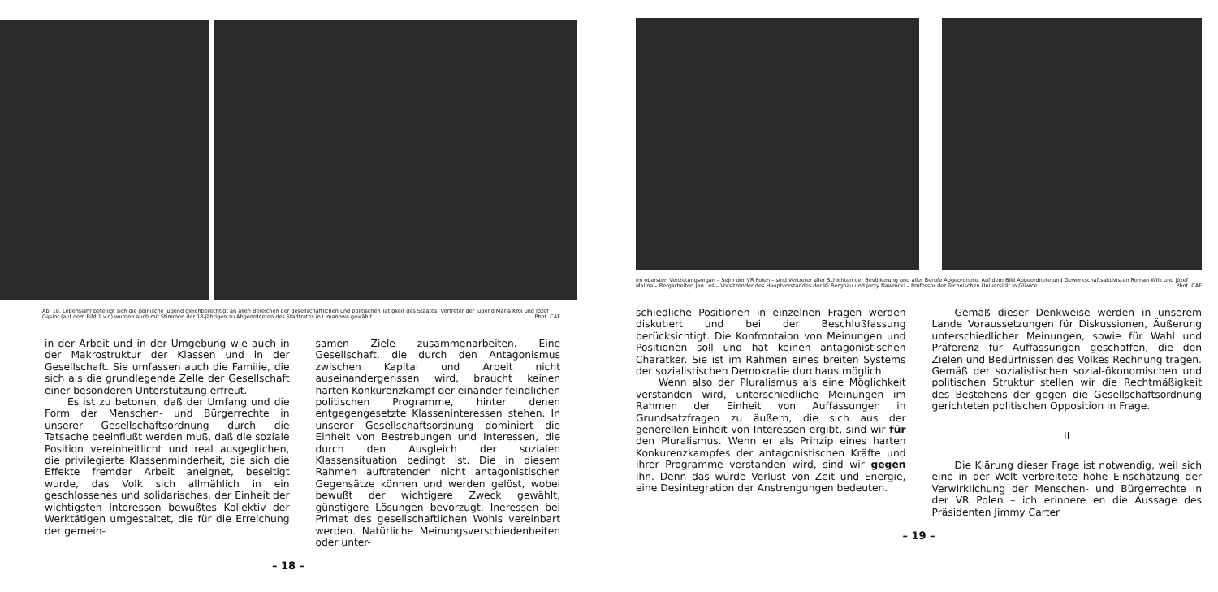Ab. 18. Lebensjahr beteiligt sich die polnische Jugend gleichberechtigt an allen Bereichen der gesellschaftlichen und politischen Tätigkeit des Staates. Vertreter der Jugend Maria Król und Józef Gąsior (auf dem Bild 1 v.r.) wurden auch mit Stimmen der 18-jährigen zu Abgeordneten des Stadtrates in Limanowa gewählt. Phot. CAF
in der Arbeit und in der Umgebung wie auch in der Makrostruktur der Klassen und in der Gesellschaft. Sie umfassen auch die Familie, die sich als die grundlegende Zelle der Gesellschaft einer besonderen Unterstützung erfreut.
Es ist zu betonen, daß der Umfang und die Form der Menschen- und Bürgerrechte in unserer Gesellschaftsordnung durch die Tatsache beeinflußt werden muß, daß die soziale Position vereinheitlicht und real ausgeglichen, die privilegierte Klassenminderheit, die sich die Effekte fremder Arbeit aneignet, beseitigt wurde, das Volk sich allmählich in ein geschlossenes und solidarisches, der Einheit der wichtigsten Interessen bewußtes Kollektiv der Werktätigen umgestaltet, die für die Erreichung der gemein-
samen Ziele zusammenarbeiten. Eine Gesellschaft, die durch den Antagonismus zwischen Kapital und Arbeit nicht auseinandergerissen wird, braucht keinen harten Konkurenzkampf der einander feindlichen politischen Programme, hinter denen entgegengesetzte Klasseninteressen stehen. In unserer Gesellschaftsordnung dominiert die Einheit von Bestrebungen und Interessen, die durch den Ausgleich der sozialen Klassensituation bedingt ist. Die in diesem Rahmen auftretenden nicht antagonistischen Gegensätze können und werden gelöst, wobei bewußt der wichtigere Zweck gewählt, günstigere Lösungen bevorzugt, Ineressen bei Primat des gesellschaftlichen Wohls vereinbart werden. Natürliche Meinungsverschiedenheiten oder unter-
– 18 –
Im obersten Vertretungsorgan – Sejm der VR Polen – sind Vertreter aller Schichten der Bevölkerung und aller Berufe Abgeordnete. Auf dem Bild Abgeordnete und Gewerkschaftsaktivisten Roman Wilk und Józef Malina – Bergarbeiter, Jan Leś – Vorsitzender des Hauptvorstandes der IG Bergbau und Jerzy Nawrocki – Professor der Technischen Universität in Gliwice. Phot. CAF
schiedliche Positionen in einzelnen Fragen werden diskutiert und bei der Beschlußfassung berücksichtigt. Die Konfrontaion von Meinungen und Positionen soll und hat keinen antagonistischen Charatker. Sie ist im Rahmen eines breiten Systems der sozialistischen Demokratie durchaus möglich.
Wenn also der Pluralismus als eine Möglichkeit verstanden wird, unterschiedliche Meinungen im Rahmen der Einheit von Auffassungen in Grundsatzfragen zu äußern, die sich aus der generellen Einheit von Interessen ergibt, sind wir für den Pluralismus. Wenn er als Prinzip eines harten Konkurenzkampfes der antagonistischen Kräfte und ihrer Programme verstanden wird, sind wir gegen ihn. Denn das würde Verlust von Zeit und Energie, eine Desintegration der Anstrengungen bedeuten.
Gemäß dieser Denkweise werden in unserem Lande Voraussetzungen für Diskussionen, Äußerung unterschiedlicher Meinungen, sowie für Wahl und Präferenz für Auffassungen geschaffen, die den Zielen und Bedürfnissen des Volkes Rechnung tragen. Gemäß der sozialistischen sozial-ökonomischen und politischen Struktur stellen wir die Rechtmäßigkeit des Bestehens der gegen die Gesellschaftsordnung gerichteten politischen Opposition in Frage.
II
Die Klärung dieser Frage ist notwendig, weil sich eine in der Welt verbreitete hohe Einschätzung der Verwirklichung der Menschen- und Bürgerrechte in der VR Polen – ich erinnere en die Aussage des Präsidenten Jimmy Carter
– 19 –